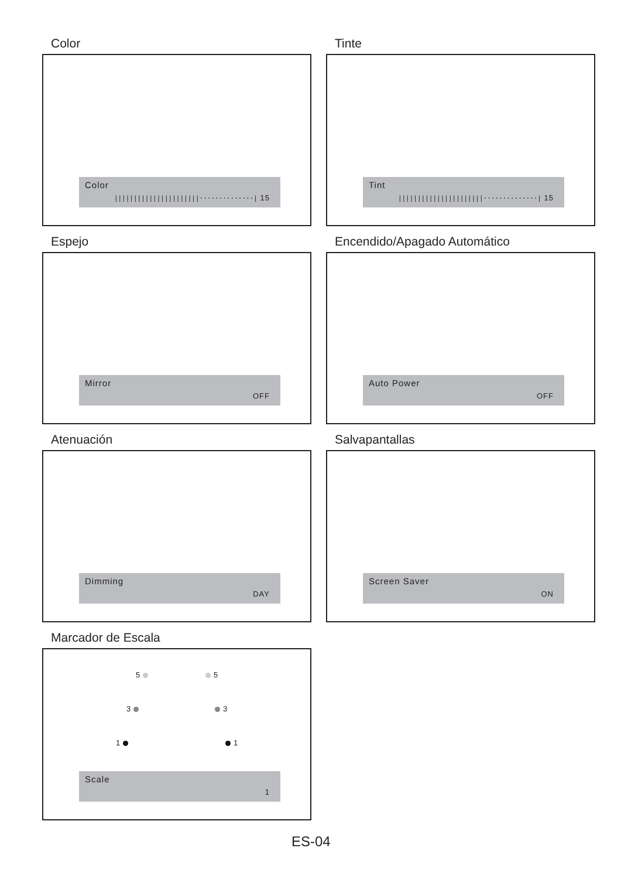Color
Color
||||||||||||||||||||||··············| 15
Tinte
Tint
||||||||||||||||||||||··············| 15
Espejo
Mirror
OFF
Encendido/Apagado Automático
Auto Power
OFF
Atenuación
Dimming
DAY
Salvapantallas
Screen Saver
ON
Marcador de Escala
5 5
3 3
1 1
Scale
1
ES-04